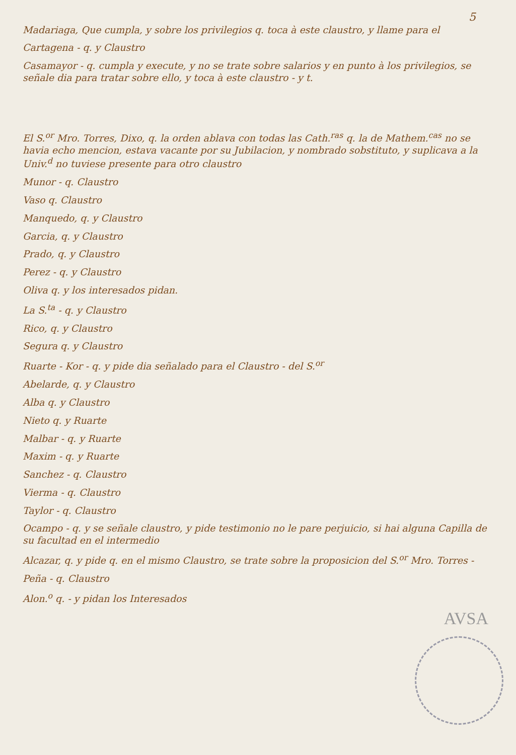5
Madariaga, Que cumpla, y sobre los privilegios q. toca à este claustro, y llame para el
Cartagena - q. y Claustro
Casamayor - q. cumpla y execute, y no se trate sobre salarios y en punto à los privilegios, se señale dia para tratar sobre ello, y toca à este claustro - y t.
El S.<sup>or</sup> Mro. Torres, Dixo, q. la orden ablava con todas las Cath.<sup>ras</sup> q. la de Mathem.<sup>cas</sup> no se havia echo mencion, estava vacante por su Jubilacion, y nombrado sobstituto, y suplicava a la Univ.<sup>d</sup> no tuviese presente para otro claustro
Munor - q. Claustro
Vaso q. Claustro
Manquedo, q. y Claustro
Garcia, q. y Claustro
Prado, q. y Claustro
Perez - q. y Claustro
Oliva q. y los interesados pidan.
La S.<sup>ta</sup> - q. y Claustro
Rico, q. y Claustro
Segura q. y Claustro
Ruarte - Kor - q. y pide dia señalado para el Claustro - del S.<sup>or</sup>
Abelarde, q. y Claustro
Alba q. y Claustro
Nieto q. y Ruarte
Malbar - q. y Ruarte
Maxim - q. y Ruarte
Sanchez - q. Claustro
Vierma - q. Claustro
Taylor - q. Claustro
Ocampo - q. y se señale claustro, y pide testimonio no le pare perjuicio, si hai alguna Capilla de su facultad en el intermedio
Alcazar, q. y pide q. en el mismo Claustro, se trate sobre la proposicion del S.<sup>or</sup> Mro. Torres -
Peña - q. Claustro
Alon.<sup>o</sup> q. - y pidan los Interesados
AVSA